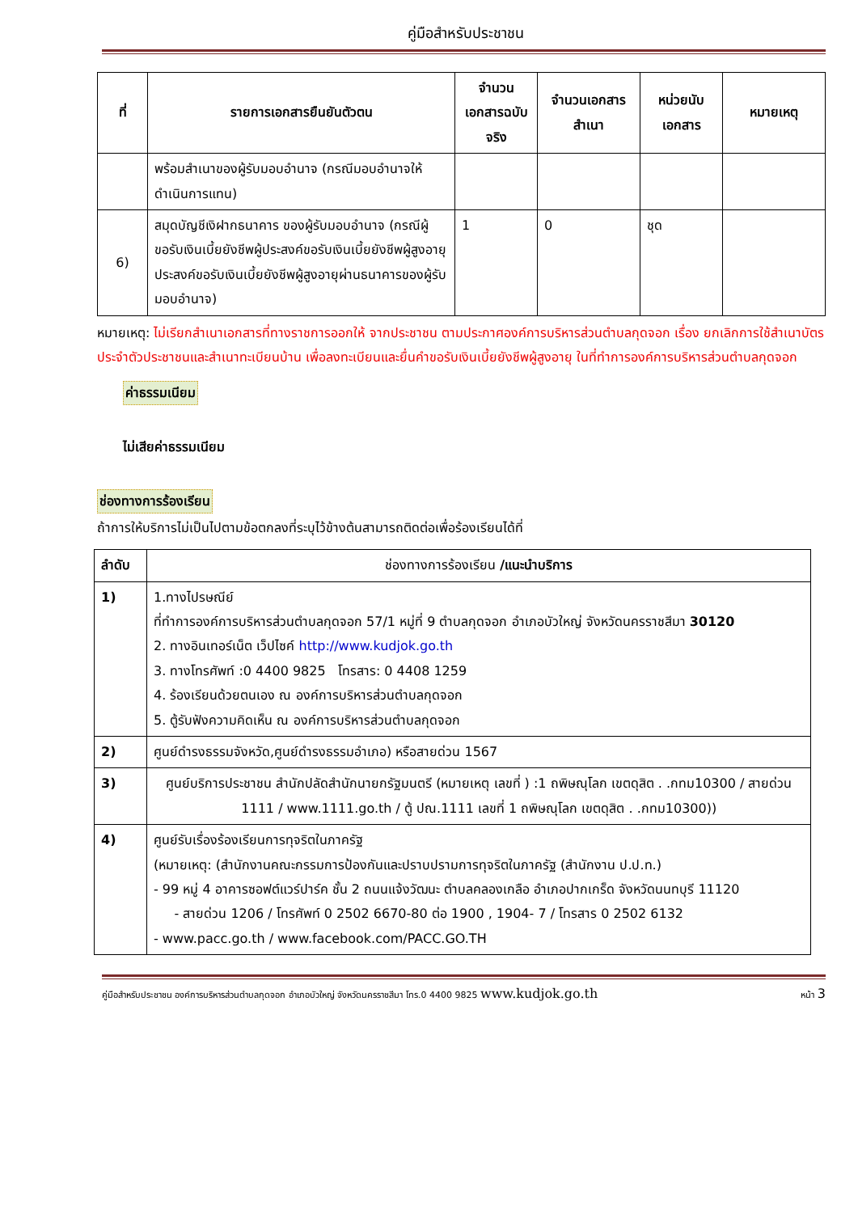คู่มือสำหรับประชาชน
| ที่ | รายการเอกสารยืนยันตัวตน | จำนวนเอกสารฉบับจริง | จำนวนเอกสารสำเนา | หน่วยนับเอกสาร | หมายเหตุ |
| --- | --- | --- | --- | --- | --- |
| | พร้อมสำเนาของผู้รับมอบอำนาจ (กรณีมอบอำนาจให้ดำเนินการแทน) | | | | |
| 6) | สมุดบัญชีเงิฝากธนาคาร ของผู้รับมอบอำนาจ (กรณีผู้ขอรับเงินเบี้ยยังชีพผู้ประสงค์ขอรับเงินเบี้ยยังชีพผู้สูงอายุประสงค์ขอรับเงินเบี้ยยังชีพผู้สูงอายุผ่านธนาคารของผู้รับมอบอำนาจ) | 1 | 0 | ชุด | |
หมายเหตุ: ไม่เรียกสำเนาเอกสารที่ทางราชการออกให้ จากประชาชน ตามประกาศองค์การบริหารส่วนตำบลกุดจอก เรื่อง ยกเลิกการใช้สำเนาบัตรประจำตัวประชาชนและสำเนาทะเบียนบ้าน เพื่อลงทะเบียนและยื่นคำขอรับเงินเบี้ยยังชีพผู้สูงอายุ ในที่ทำการองค์การบริหารส่วนตำบลกุดจอก
ค่าธรรมเนียม
ไม่เสียค่าธรรมเนียม
ช่องทางการร้องเรียน
ถ้าการให้บริการไม่เป็นไปตามข้อตกลงที่ระบุไว้ข้างต้นสามารถติดต่อเพื่อร้องเรียนได้ที่
| ลำดับ | ช่องทางการร้องเรียน /แนะนำบริการ |
| --- | --- |
| 1) | 1.ทางไปรษณีย์ ที่ทำการองค์การบริหารส่วนตำบลกุดจอก 57/1 หมู่ที่ 9 ตำบลกุดจอก อำเภอบัวใหญ่ จังหวัดนครราชสีมา 30120 2. ทางอินเทอร์เน็ต เว็ปไซค์ http://www.kudjok.go.th 3. ทางโทรศัพท์ :0 4400 9825 โทรสาร: 0 4408 1259 4. ร้องเรียนด้วยตนเอง ณ องค์การบริหารส่วนตำบลกุดจอก 5. ตู้รับฟังความคิดเห็น ณ องค์การบริหารส่วนตำบลกุดจอก |
| 2) | ศูนย์ดำรงธรรมจังหวัด,ศูนย์ดำรงธรรมอำเภอ) หรือสายด่วน 1567 |
| 3) | ศูนย์บริการประชาชน สำนักปลัดสำนักนายกรัฐมนตรี (หมายเหตุ เลขที่ ) :1 ถพิษณุโลก เขตดุสิต . .กทม10300 / สายด่วน 1111 / www.1111.go.th / ตู้ ปณ.1111 เลขที่ 1 ถพิษณุโลก เขตดุสิต . .กทม10300)) |
| 4) | ศูนย์รับเรื่องร้องเรียนการทุจริตในภาครัฐ (หมายเหตุ: (สำนักงานคณะกรรมการป้องกันและปราบปรามการทุจริตในภาครัฐ (สำนักงาน ป.ป.ท.) - 99 หมู่ 4 อาคารซอฟต์แวร์ปาร์ค ชั้น 2 ถนนแจ้งวัฒนะ ตำบลคลองเกลือ อำเภอปากเกร็ด จังหวัดนนทบุรี 11120 - สายด่วน 1206 / โทรศัพท์ 0 2502 6670-80 ต่อ 1900 , 1904- 7 / โทรสาร 0 2502 6132 - www.pacc.go.th / www.facebook.com/PACC.GO.TH |
คู่มือสำหรับประชาชน องค์การบริหารส่วนตำบลกุดจอก อำเภอบัวใหญ่ จังหวัดนครราชสีมา โทร.0 4400 9825 www.kudjok.go.th หน้า 3